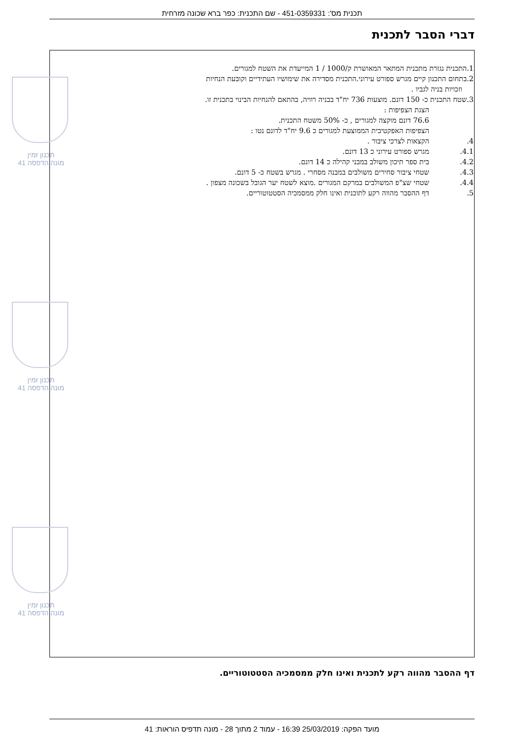תכנית מס': 451-0359331 - שם התכנית: כפר ברא שכונה מזרחית
דברי הסבר לתכנית
תכנון זמין
מונה הדפסה 41
תכנון זמין
מונה הדפסה 41
תכנון זמין
מונה הדפסה 41
1.התכנית נגזרת מתכנית המתאר המאושרת ק/1000 / 1 המייעדת את השטח למגורים.
2.בתחום התכנון קיים מגרש ספורט עירוני.התכנית מסדירה את שימושיו העתידיים וקובעת הנחיות
וזכויות בניה לגביו .
3.שטח התכנית כ- 150 דונם. מוצעות 736 יח"ד בבניה רוויה, בהתאם להנחיות הבינוי בתכנית זו.
הצגת הצפיפות :
76.6 דונם מוקצה למגורים , כ- 50% משטח התכנית.
הצפיפות האפקטיבית הממוצעת למגורים כ 9.6 יח"ד לדונם נטו :
4. הקצאות לצרכי ציבור .
4.1. מגרש ספורט עירוני כ 13 דונם.
4.2. בית ספר תיכון משולב במבני קהילה כ 14 דונם.
4.3. שטחי ציבור סחירים משולבים במבנה מסחרי . מגרש בשטח כ- 5 דונם.
4.4. שטחי שצ"פ המשולבים במרקם המגורים .מוצא לשטח יער הגובל בשכונה מצפון .
5. דף ההסבר מהווה רקע לתוכנית ואינו חלק ממסמכיה הסטטוטוריים.
דף ההסבר מהווה רקע לתכנית ואינו חלק ממסמכיה הסטטוטוריים.
מועד הפקה: 25/03/2019 16:39 - עמוד 2 מתוך 28 - מונה תדפיס הוראות: 41